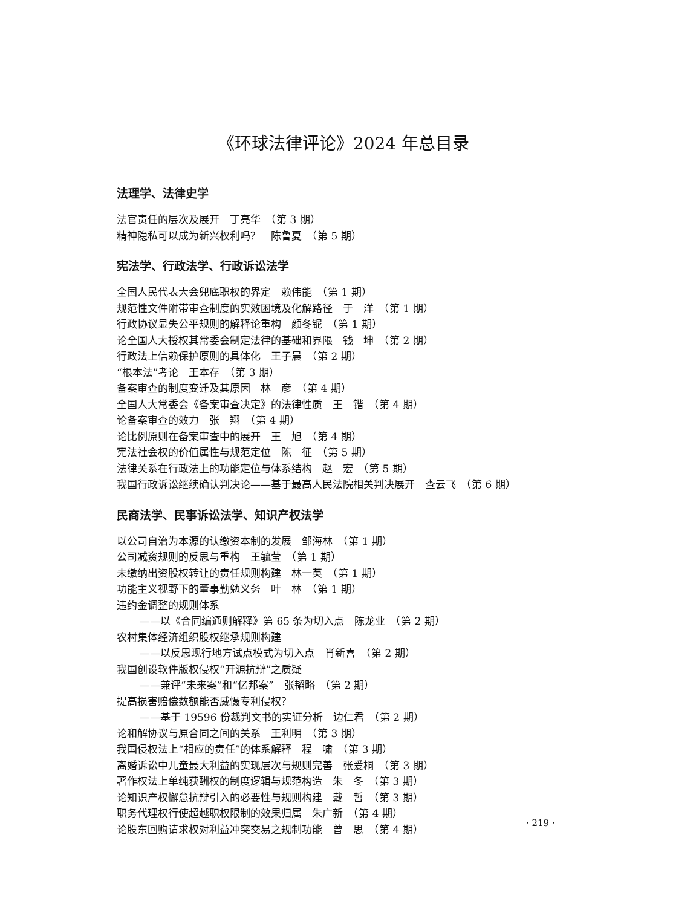《环球法律评论》2024 年总目录
法理学、法律史学
法官责任的层次及展开　丁亮华　（第 3 期）
精神隐私可以成为新兴权利吗？　陈鲁夏　（第 5 期）
宪法学、行政法学、行政诉讼法学
全国人民代表大会兜底职权的界定　赖伟能　（第 1 期）
规范性文件附带审查制度的实效困境及化解路径　于　洋　（第 1 期）
行政协议显失公平规则的解释论重构　颜冬铌　（第 1 期）
论全国人大授权其常委会制定法律的基础和界限　钱　坤　（第 2 期）
行政法上信赖保护原则的具体化　王子晨　（第 2 期）
“根本法”考论　王本存　（第 3 期）
备案审查的制度变迁及其原因　林　彦　（第 4 期）
全国人大常委会《备案审查决定》的法律性质　王　锴　（第 4 期）
论备案审查的效力　张　翔　（第 4 期）
论比例原则在备案审查中的展开　王　旭　（第 4 期）
宪法社会权的价值属性与规范定位　陈　征　（第 5 期）
法律关系在行政法上的功能定位与体系结构　赵　宏　（第 5 期）
我国行政诉讼继续确认判决论——基于最高人民法院相关判决展开　查云飞　（第 6 期）
民商法学、民事诉讼法学、知识产权法学
以公司自治为本源的认缴资本制的发展　邹海林　（第 1 期）
公司减资规则的反思与重构　王毓莹　（第 1 期）
未缴纳出资股权转让的责任规则构建　林一英　（第 1 期）
功能主义视野下的董事勤勉义务　叶　林　（第 1 期）
违约金调整的规则体系
——以《合同编通则解释》第 65 条为切入点　陈龙业　（第 2 期）
农村集体经济组织股权继承规则构建
——以反思现行地方试点模式为切入点　肖新喜　（第 2 期）
我国创设软件版权侵权“开源抗辩”之质疑
——兼评“未来案”和“亿邦案”　张韬略　（第 2 期）
提高损害赔偿数额能否威慑专利侵权？
——基于 19596 份裁判文书的实证分析　边仁君　（第 2 期）
论和解协议与原合同之间的关系　王利明　（第 3 期）
我国侵权法上“相应的责任”的体系解释　程　啸　（第 3 期）
离婚诉讼中儿童最大利益的实现层次与规则完善　张爱桐　（第 3 期）
著作权法上单纯获酬权的制度逻辑与规范构造　朱　冬　（第 3 期）
论知识产权懈怠抗辩引入的必要性与规则构建　戴　哲　（第 3 期）
职务代理权行使超越职权限制的效果归属　朱广新　（第 4 期）
论股东回购请求权对利益冲突交易之规制功能　曾　思　（第 4 期）
· 219 ·